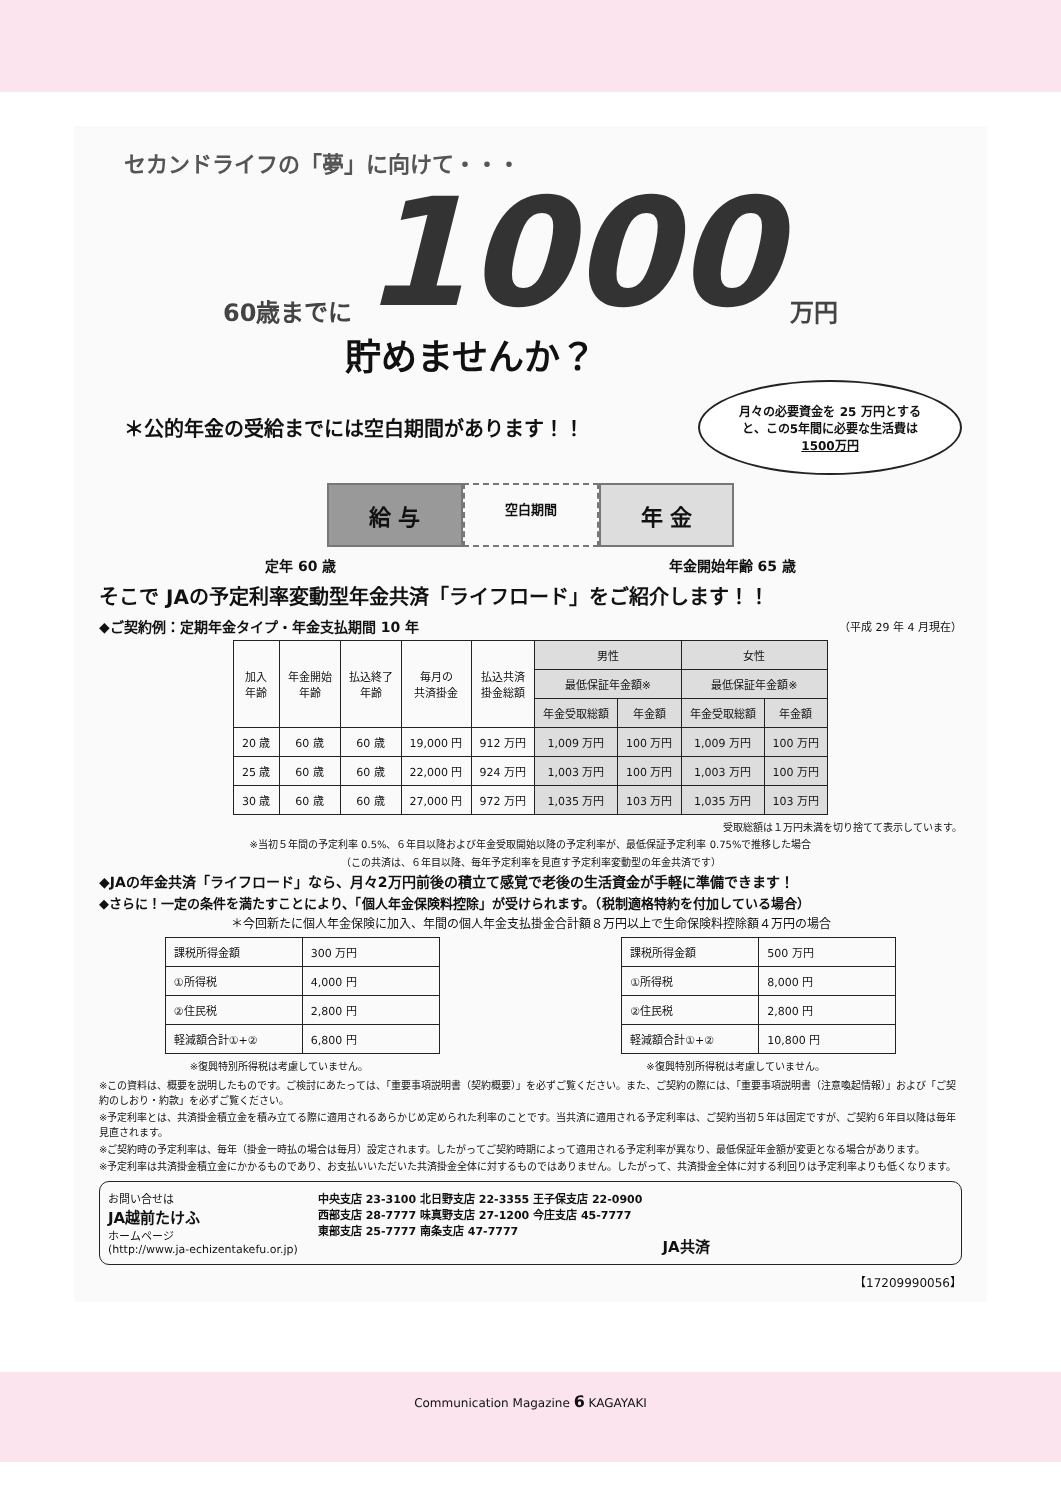セカンドライフの「夢」に向けて・・・
60歳までに 1000 万円
貯めませんか？
＊公的年金の受給までには空白期間があります！！
月々の必要資金を 25 万円とすると、この5年間に必要な生活費は1500万円
給 与
空白期間
年 金
定年 60 歳 年金開始年齢 65 歳
そこで JAの予定利率変動型年金共済「ライフロード」をご紹介します！！
◆ご契約例：定期年金タイプ・年金支払期間 10 年 （平成 29 年 4 月現在）
| 加入 年齢 | 年金開始 年齢 | 払込終了 年齢 | 毎月の 共済掛金 | 払込共済 掛金総額 | 男性 | | 女性 | |
| --- | --- | --- | --- | --- | --- | --- | --- | --- |
| | | | | | 最低保証年金額※ | | 最低保証年金額※ | |
| | | | | | 年金受取総額 | 年金額 | 年金受取総額 | 年金額 |
| 20 歳 | 60 歳 | 60 歳 | 19,000 円 | 912 万円 | 1,009 万円 | 100 万円 | 1,009 万円 | 100 万円 |
| 25 歳 | 60 歳 | 60 歳 | 22,000 円 | 924 万円 | 1,003 万円 | 100 万円 | 1,003 万円 | 100 万円 |
| 30 歳 | 60 歳 | 60 歳 | 27,000 円 | 972 万円 | 1,035 万円 | 103 万円 | 1,035 万円 | 103 万円 |
受取総額は１万円未満を切り捨てて表示しています。
※当初５年間の予定利率 0.5%、６年目以降および年金受取開始以降の予定利率が、最低保証予定利率 0.75%で推移した場合
（この共済は、６年目以降、毎年予定利率を見直す予定利率変動型の年金共済です）
◆JAの年金共済「ライフロード」なら、月々2万円前後の積立て感覚で老後の生活資金が手軽に準備できます！
◆さらに！一定の条件を満たすことにより、「個人年金保険料控除」が受けられます。（税制適格特約を付加している場合）
＊今回新たに個人年金保険に加入、年間の個人年金支払掛金合計額８万円以上で生命保険料控除額４万円の場合
| 課税所得金額 | 300 万円 |
| ①所得税 | 4,000 円 |
| ②住民税 | 2,800 円 |
| 軽減額合計①+② | 6,800 円 |
※復興特別所得税は考慮していません。
| 課税所得金額 | 500 万円 |
| ①所得税 | 8,000 円 |
| ②住民税 | 2,800 円 |
| 軽減額合計①+② | 10,800 円 |
※復興特別所得税は考慮していません。
※この資料は、概要を説明したものです。ご検討にあたっては、「重要事項説明書（契約概要）」を必ずご覧ください。また、ご契約の際には、「重要事項説明書（注意喚起情報）」および「ご契約のしおり・約款」を必ずご覧ください。
※予定利率とは、共済掛金積立金を積み立てる際に適用されるあらかじめ定められた利率のことです。当共済に適用される予定利率は、ご契約当初５年は固定ですが、ご契約６年目以降は毎年見直されます。
※ご契約時の予定利率は、毎年（掛金一時払の場合は毎月）設定されます。したがってご契約時期によって適用される予定利率が異なり、最低保証年金額が変更となる場合があります。
※予定利率は共済掛金積立金にかかるものであり、お支払いいただいた共済掛金全体に対するものではありません。したがって、共済掛金全体に対する利回りは予定利率よりも低くなります。
お問い合せは
JA越前たけふ
ホームページ
(http://www.ja-echizentakefu.or.jp)
中央支店 23-3100 北日野支店 22-3355 王子保支店 22-0900
西部支店 28-7777 味真野支店 27-1200 今庄支店 45-7777
東部支店 25-7777 南条支店 47-7777
JA共済
【17209990056】
Communication Magazine 6 KAGAYAKI